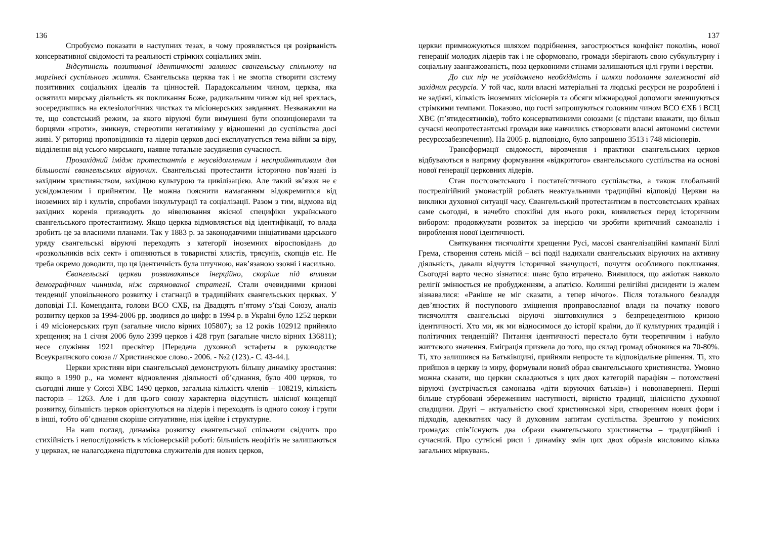136
Спробуємо показати в наступних тезах, в чому проявляється ця розірваність консервативної свідомості та реальності стрімких соціальних змін.
Відсутність позитивної ідентичності залишає євангельську спільноту на маргінесі суспільного життя. Євангельська церква так і не змогла створити систему позитивних соціальних ідеалів та цінностей. Парадоксальним чином, церква, яка освятили мирську діяльність як покликання Боже, радикальним чином від неї зреклась, зосередившись на еклезіологічних чистках та місіонерських завданнях. Незважаючи на те, що совєтський режим, за якого віруючі були вимушені бути опозиціонерами та борцями «проти», зникнув, стереотипи негативізму у відношенні до суспільства досі живі. У риториці проповідників та лідерів церков досі експлуатується тема війни за віру, відділення від усього мирського, наявне тотальне засудження сучасності.
Прозахідний імідж протестантів є неусвідомленим і несприйнятливим для більшості євангельських віруючих. Євангельські протестанти історично пов’язані із західним християнством, західною культурою та цивілізацією. Але такий зв’язок не є усвідомленим і прийнятим. Це можна пояснити намаганням відокремитися від іноземних вір і культів, спробами інкультурації та соціалізації. Разом з тим, відмова від західних коренів призводить до нівелювання якісної специфіки українського євангельського протестантизму. Якщо церква відмовляється від ідентифікації, то влада зробить це за власними планами. Так у 1883 р. за законодавчими ініціативами царського уряду євангельські віруючі переходять з категорії іноземних віросповідань до «розкольників всіх сект» і опиняються в товаристві хлистів, трясунів, скопців etc. Не треба окремо доводити, що ця ідентичність була штучною, нав’язаною ззовні і насильно.
Євангельські церкви розвиваються інерційно, скоріше під впливом демографічних чинників, ніж спрямованої стратегії. Стали очевидними кризові тенденції уповільненого розвитку і стагнації в традиційних євангельських церквах. У доповіді Г.І. Коменданта, голови ВСО ЄХБ, на Двадцять п’ятому з’їзді Союзу, аналіз розвитку церков за 1994-2006 рр. зводився до цифр: в 1994 р. в Україні було 1252 церкви і 49 місіонерських груп (загальне число вірних 105807); за 12 років 102912 прийняло хрещення; на 1 січня 2006 було 2399 церков і 428 груп (загальне число вірних 136811); несе служіння 1921 пресвітер [Передача духовной эстафеты в руководстве Всеукраинского союза // Христианское слово.- 2006. - №2 (123).- С. 43-44.].
Церкви християн віри євангельської демонструють більшу динаміку зростання: якщо в 1990 р., на момент відновлення діяльності об’єднання, було 400 церков, то сьогодні лише у Союзі ХВЄ 1490 церков, загальна кількість членів – 108219, кількість пасторів – 1263. Але і для цього союзу характерна відсутність цілісної концепції розвитку, більшість церков орієнтуються на лідерів і переходять із одного союзу і групи в інші, тобто об’єднання скоріше ситуативне, ніж ідейне і структурне.
На наш погляд, динаміка розвитку євангельської спільноти свідчить про стихійність і непослідовність в місіонерській роботі: більшість неофітів не залишаються у церквах, не налагоджена підготовка служителів для нових церков,
137
церкви примножуються шляхом подрібнення, загострюється конфлікт поколінь, нової генерації молодих лідерів так і не сформовано, громади зберігають свою субкультурну і соціальну заангажованість, поза церковними стінами залишаються цілі групи і верстви.
До сих пір не усвідомлено необхідність і шляхи подолання залежності від західних ресурсів. У той час, коли власні матеріальні та людські ресурси не розроблені і не задіяні, кількість іноземних місіонерів та обсяги міжнародної допомоги зменшуються стрімкими темпами. Показово, що гості запрошуються головним чином ВСО ЄХБ і ВСЦ ХВЄ (п’ятидесятників), тобто консервативними союзами (є підстави вважати, що більш сучасні неопротестантські громади вже навчились створювати власні автономні системи ресурсозабезпечення). На 2005 р. відповідно, було запрошено 3513 і 748 місіонерів.
Трансформації свідомості, віровчення і практики євангельських церков відбуваються в напряму формування «відкритого» євангельського суспільства на основі нової генерації церковних лідерів.
Стан постсовєтського і постатеїстичного суспільства, а також глобальний пострелігійний умонастрій роблять неактуальними традиційні відповіді Церкви на виклики духовної ситуації часу. Євангельський протестантизм в постсовєтських країнах саме сьогодні, в начебто спокійні для нього роки, виявляється перед історичним вибором: продовжувати розвиток за інерцією чи зробити критичний самоаналіз і вироблення нової ідентичності.
Святкування тисячоліття хрещення Русі, масові євангелізаційні кампанії Біллі Грема, створення сотень місій – всі події надихали євангельських віруючих на активну діяльність, давали відчуття історичної значущості, почуття особливого покликання. Сьогодні варто чесно зізнатися: шанс було втрачено. Виявилося, що ажіотаж навколо релігії змінюється не пробудженням, а апатією. Колишні релігійні дисиденти із жалем зізнавалися: «Раніше не міг сказати, а тепер нічого». Після тотального безладдя дев’яностих й поступового зміцнення проправославної влади на початку нового тисячоліття євангельські віруючі зіштовхнулися з безпрецедентною кризою ідентичності. Хто ми, як ми відносимося до історії країни, до її культурних традицій і політичних тенденцій? Питання ідентичності перестало бути теоретичним і набуло життєвого значення. Еміграція призвела до того, що склад громад обновився на 70-80%. Ті, хто залишився на Батьківщині, прийняли непросте та відповідальне рішення. Ті, хто прийшов в церкву із миру, формували новий образ євангельського християнства. Умовно можна сказати, що церкви складаються з цих двох категорій парафіян – потомствені віруючі (зустрічається самоназва «діти віруючих батьків») і новонавернені. Перші більше стурбовані збереженням наступності, вірністю традиції, цілісністю духовної спадщини. Другі – актуальністю своєї християнської віри, створенням нових форм і підходів, адекватних часу й духовним запитам суспільства. Зрештою у помісних громадах співʼїснують два образи євангельського християнства – традиційний і сучасний. Про сутнісні риси і динаміку змін цих двох образів висловимо кілька загальних міркувань.